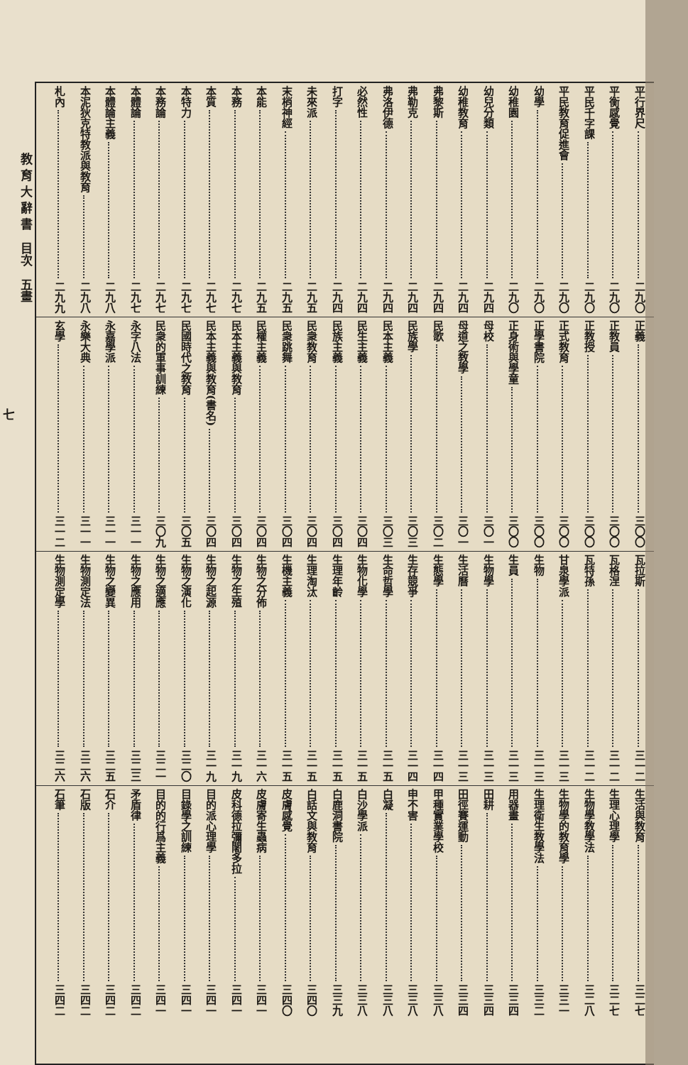平行界尺 二九〇
平衡感覺 二九〇
平民千字課 二九〇
平民教育促進會 二九〇
幼學 二九〇
幼稚園 二九〇
幼兒分類 二九四
幼稚教育 二九四
弗黎斯 二九四
弗勒克 二九四
弗洛伊德 二九四
必然性 二九四
打字 二九四
未來派 二九五
末梢神經 二九五
本能 二九五
本務 二九七
本質 二九七
本特力 二九七
本務論 二九七
本體論 二九七
本體論主義 二九八
本泥狄克特教派與教育 二九八
札內 二九九
正義 三〇〇
正教員 三〇〇
正教授 三〇〇
正式教育 三〇〇
正學書院 三〇〇
正身術與學童 三〇〇
母校 三〇一
母道之教學 三〇一
民歌 三〇二
民族學 三〇三
民本主義 三〇三
民生主義 三〇四
民族主義 三〇四
民衆教育 三〇四
民衆跳舞 三〇四
民權主義 三〇四
民本主義與教育 三〇四
民本主義與教育(書名) 三〇四
民國時代之教育 三〇五
民衆的軍事訓練 三〇九
永字八法 三一一
永嘉學派 三一一
永樂大典 三一一
玄學 三一二
瓦拉斯 三一二
瓦格涅 三一二
瓦特孫 三一二
甘泉學派 三一三
生物 三一三
生員 三一三
生物學 三一三
生活曆 三一三
生態學 三一四
生存競爭 三一四
生命哲學 三一五
生物化學 三一五
生理年齡 三一五
生理淘汰 三一五
生機主義 三一五
生物之分佈 三一六
生物之生殖 三一九
生物之起源 三一九
生物之演化 三二〇
生物之適應 三二一
生物之應用 三二三
生物之變異 三二五
生物測定法 三二六
生物測定學 三二六
生活與教育 三二七
生理心理學 三二七
生物學教學法 三二八
生物學的教育學 三三一
生理衛生教學法 三三二
用器畫 三三四
田耕 三三四
田徑賽運動 三三四
甲種實業學校 三三八
申不害 三三八
白凝 三三八
白沙學派 三三八
白鹿洞書院 三三九
白話文與教育 三四〇
皮膚感覺 三四〇
皮膚寄生蟲病 三四一
皮科德拉彌闍多拉 三四一
目的派心理學 三四一
目錄學之訓練 三四一
目的的行爲主義 三四一
矛盾律 三四二
石介 三四二
石版 三四二
石筆 三四二
教 育 大 辭 書　目次　五畫
七